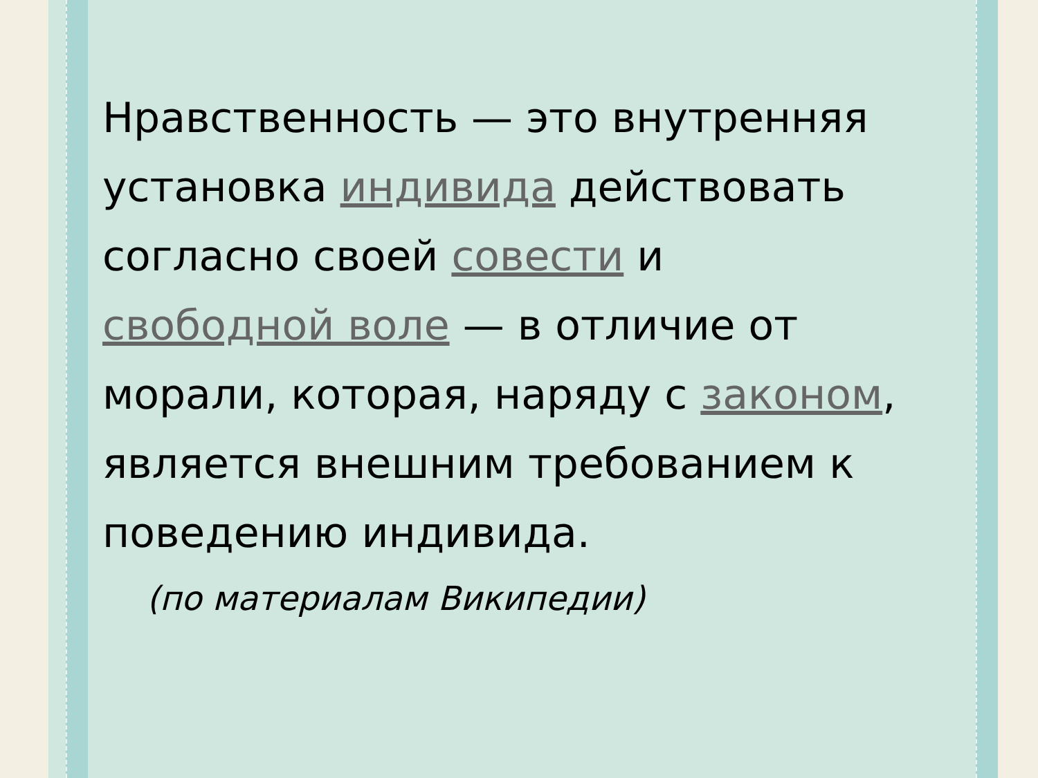Нравственность — это внутренняя установка индивида действовать согласно своей совести и свободной воле — в отличие от морали, которая, наряду с законом, является внешним требованием к поведению индивида.
(по материалам Википедии)